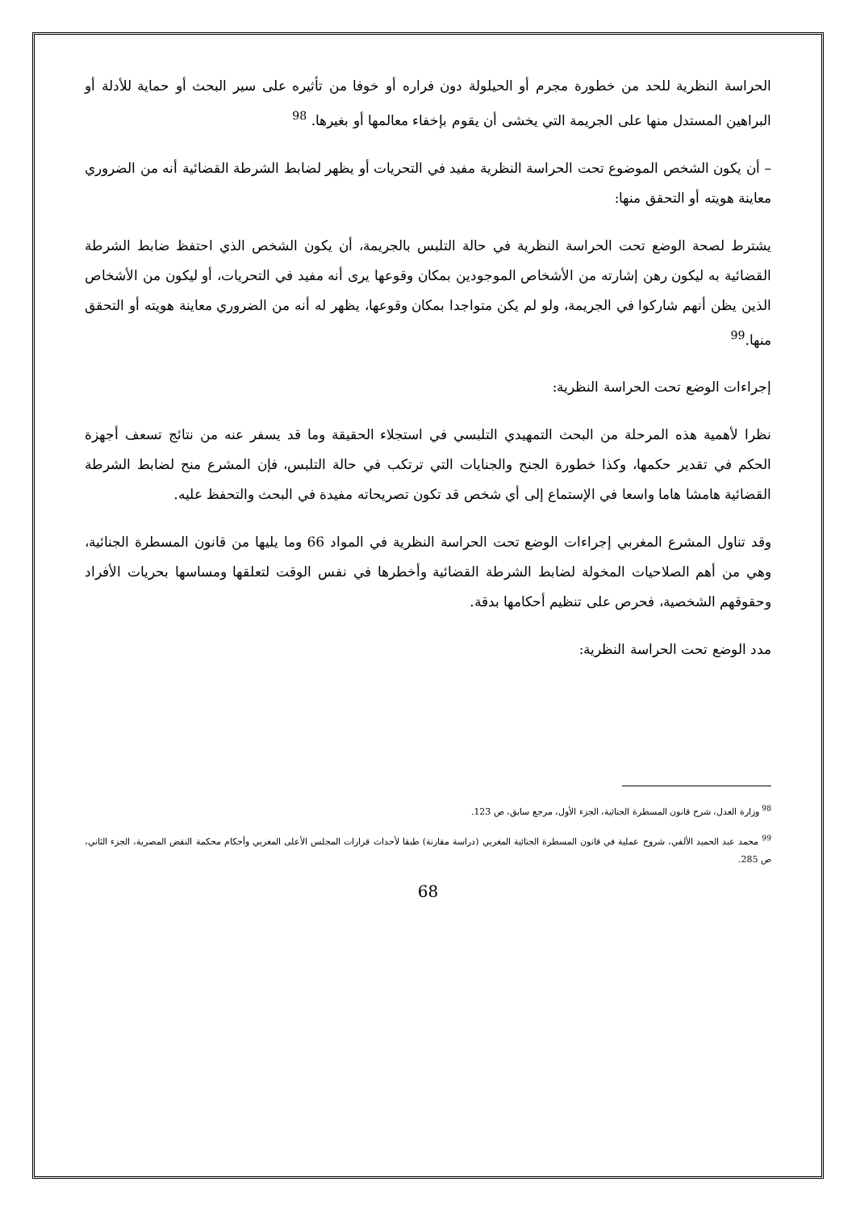الحراسة النظرية للحد من خطورة مجرم أو الحيلولة دون فراره أو خوفا من تأثيره على سير البحث أو حماية للأدلة أو البراهين المستدل منها على الجريمة التي يخشى أن يقوم بإخفاء معالمها أو بغيرها. <sup>98</sup>
– أن يكون الشخص الموضوع تحت الحراسة النظرية مفيد في التحريات أو يظهر لضابط الشرطة القضائية أنه من الضروري معاينة هويته أو التحقق منها:
يشترط لصحة الوضع تحت الحراسة النظرية في حالة التلبس بالجريمة، أن يكون الشخص الذي احتفظ ضابط الشرطة القضائية به ليكون رهن إشارته من الأشخاص الموجودين بمكان وقوعها يرى أنه مفيد في التحريات، أو ليكون من الأشخاص الذين يظن أنهم شاركوا في الجريمة، ولو لم يكن متواجدا بمكان وقوعها، يظهر له أنه من الضروري معاينة هويته أو التحقق منها.<sup>99</sup>
إجراءات الوضع تحت الحراسة النظرية:
نظرا لأهمية هذه المرحلة من البحث التمهيدي التلبسي في استجلاء الحقيقة وما قد يسفر عنه من نتائج تسعف أجهزة الحكم في تقدير حكمها، وكذا خطورة الجنح والجنايات التي ترتكب في حالة التلبس، فإن المشرع منح لضابط الشرطة القضائية هامشا هاما واسعا في الإستماع إلى أي شخص قد تكون تصريحاته مفيدة في البحث والتحفظ عليه.
وقد تناول المشرع المغربي إجراءات الوضع تحت الحراسة النظرية في المواد 66 وما يليها من قانون المسطرة الجنائية، وهي من أهم الصلاحيات المخولة لضابط الشرطة القضائية وأخطرها في نفس الوقت لتعلقها ومساسها بحريات الأفراد وحقوقهم الشخصية، فحرص على تنظيم أحكامها بدقة.
مدد الوضع تحت الحراسة النظرية:
<sup>98</sup> وزارة العدل، شرح قانون المسطرة الجنائية، الجزء الأول، مرجع سابق، ص 123.
<sup>99</sup> محمد عبد الحميد الألفي، شروح عملية في قانون المسطرة الجنائية المغربي (دراسة مقارنة) طبقا لأحداث قرارات المجلس الأعلى المغربي وأحكام محكمة النقض المصرية، الجزء الثاني، ص 285.
68